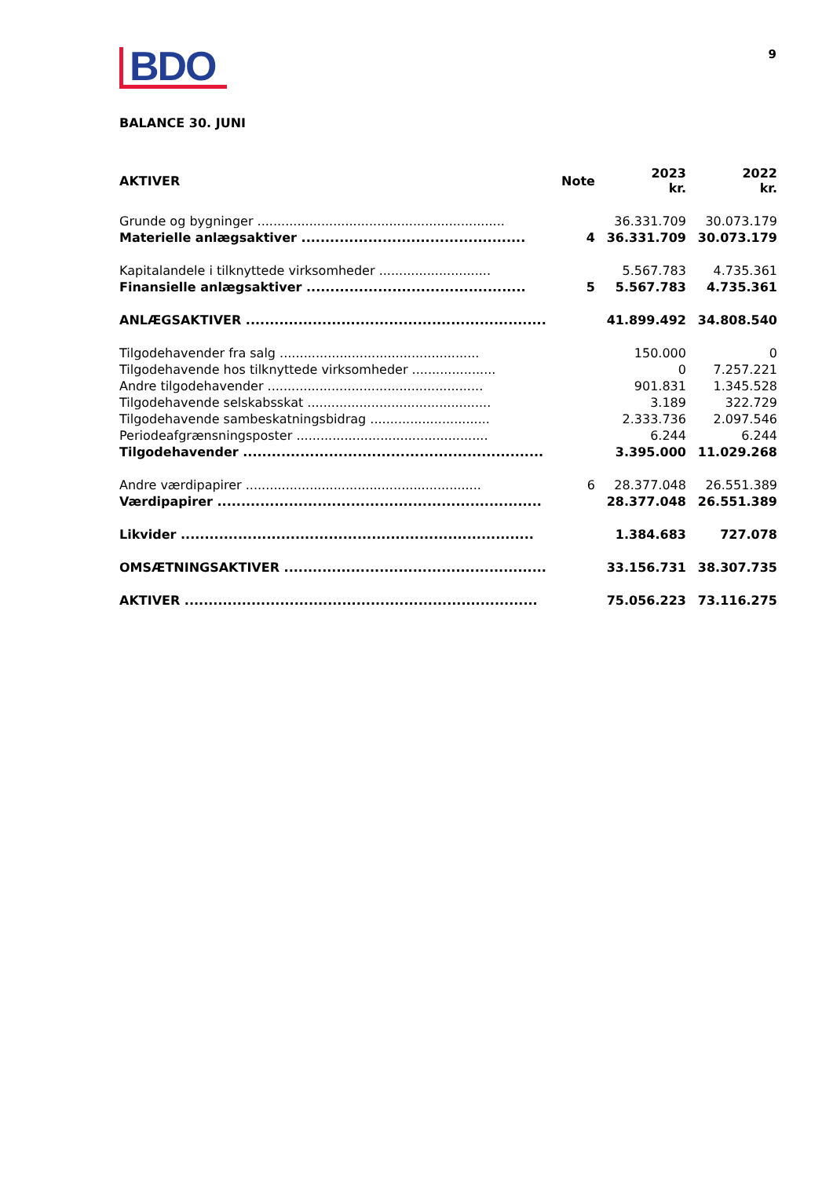BDO
9
BALANCE 30. JUNI
| AKTIVER | Note | 2023 kr. | 2022 kr. |
| --- | --- | --- | --- |
| Grunde og bygninger .............................................................. | | 36.331.709 | 30.073.179 |
| Materielle anlægsaktiver ............................................... | 4 | 36.331.709 | 30.073.179 |
| Kapitalandele i tilknyttede virksomheder ............................ | | 5.567.783 | 4.735.361 |
| Finansielle anlægsaktiver .............................................. | 5 | 5.567.783 | 4.735.361 |
| ANLÆGSAKTIVER ............................................................... | | 41.899.492 | 34.808.540 |
| Tilgodehavender fra salg .................................................. | | 150.000 | 0 |
| Tilgodehavende hos tilknyttede virksomheder ..................... | | 0 | 7.257.221 |
| Andre tilgodehavender ...................................................... | | 901.831 | 1.345.528 |
| Tilgodehavende selskabsskat .............................................. | | 3.189 | 322.729 |
| Tilgodehavende sambeskatningsbidrag .............................. | | 2.333.736 | 2.097.546 |
| Periodeafgrænsningsposter ................................................ | | 6.244 | 6.244 |
| Tilgodehavender ............................................................... | | 3.395.000 | 11.029.268 |
| Andre værdipapirer ........................................................... | 6 | 28.377.048 | 26.551.389 |
| Værdipapirer .................................................................... | | 28.377.048 | 26.551.389 |
| Likvider .......................................................................... | | 1.384.683 | 727.078 |
| OMSÆTNINGSAKTIVER ....................................................... | | 33.156.731 | 38.307.735 |
| AKTIVER .......................................................................... | | 75.056.223 | 73.116.275 |